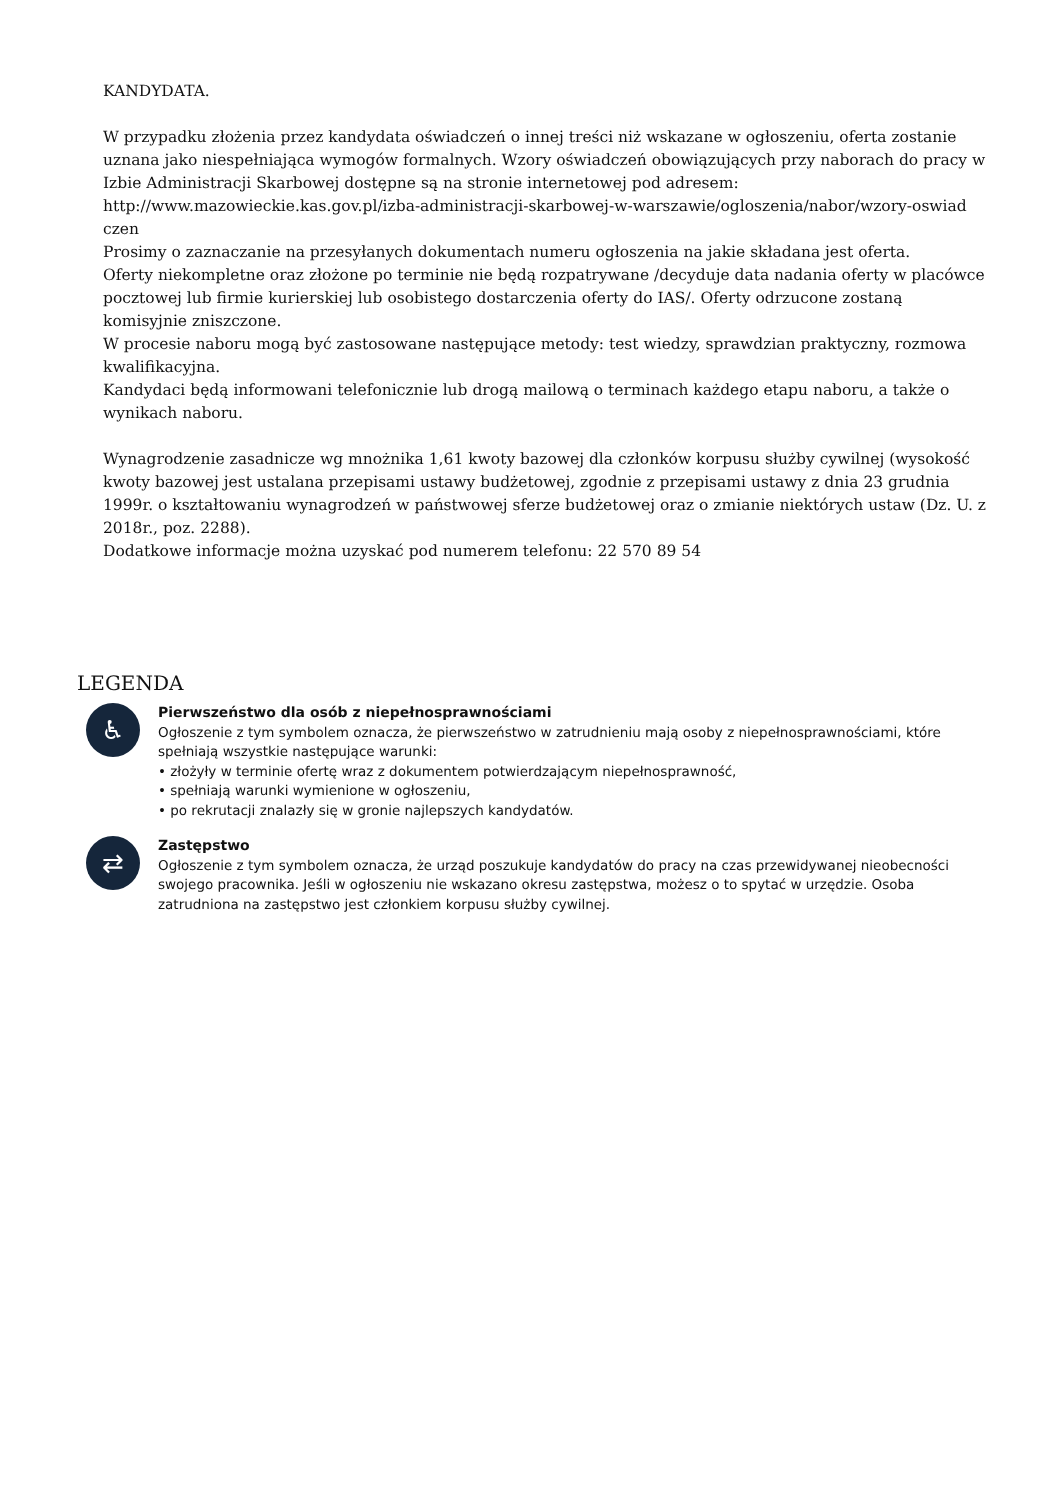KANDYDATA.
W przypadku złożenia przez kandydata oświadczeń o innej treści niż wskazane w ogłoszeniu, oferta zostanie uznana jako niespełniająca wymogów formalnych. Wzory oświadczeń obowiązujących przy naborach do pracy w Izbie Administracji Skarbowej dostępne są na stronie internetowej pod adresem:
http://www.mazowieckie.kas.gov.pl/izba-administracji-skarbowej-w-warszawie/ogloszenia/nabor/wzory-oswiad czen
Prosimy o zaznaczanie na przesyłanych dokumentach numeru ogłoszenia na jakie składana jest oferta.
Oferty niekompletne oraz złożone po terminie nie będą rozpatrywane /decyduje data nadania oferty w placówce pocztowej lub firmie kurierskiej lub osobistego dostarczenia oferty do IAS/. Oferty odrzucone zostaną komisyjnie zniszczone.
W procesie naboru mogą być zastosowane następujące metody: test wiedzy, sprawdzian praktyczny, rozmowa kwalifikacyjna.
Kandydaci będą informowani telefonicznie lub drogą mailową o terminach każdego etapu naboru, a także o wynikach naboru.
Wynagrodzenie zasadnicze wg mnożnika 1,61 kwoty bazowej dla członków korpusu służby cywilnej (wysokość kwoty bazowej jest ustalana przepisami ustawy budżetowej, zgodnie z przepisami ustawy z dnia 23 grudnia 1999r. o kształtowaniu wynagrodzeń w państwowej sferze budżetowej oraz o zmianie niektórych ustaw (Dz. U. z 2018r., poz. 2288).
Dodatkowe informacje można uzyskać pod numerem telefonu: 22 570 89 54
LEGENDA
♿
Pierwszeństwo dla osób z niepełnosprawnościami
Ogłoszenie z tym symbolem oznacza, że pierwszeństwo w zatrudnieniu mają osoby z niepełnosprawnościami, które spełniają wszystkie następujące warunki:
• złożyły w terminie ofertę wraz z dokumentem potwierdzającym niepełnosprawność,
• spełniają warunki wymienione w ogłoszeniu,
• po rekrutacji znalazły się w gronie najlepszych kandydatów.
⇄
Zastępstwo
Ogłoszenie z tym symbolem oznacza, że urząd poszukuje kandydatów do pracy na czas przewidywanej nieobecności swojego pracownika. Jeśli w ogłoszeniu nie wskazano okresu zastępstwa, możesz o to spytać w urzędzie. Osoba zatrudniona na zastępstwo jest członkiem korpusu służby cywilnej.